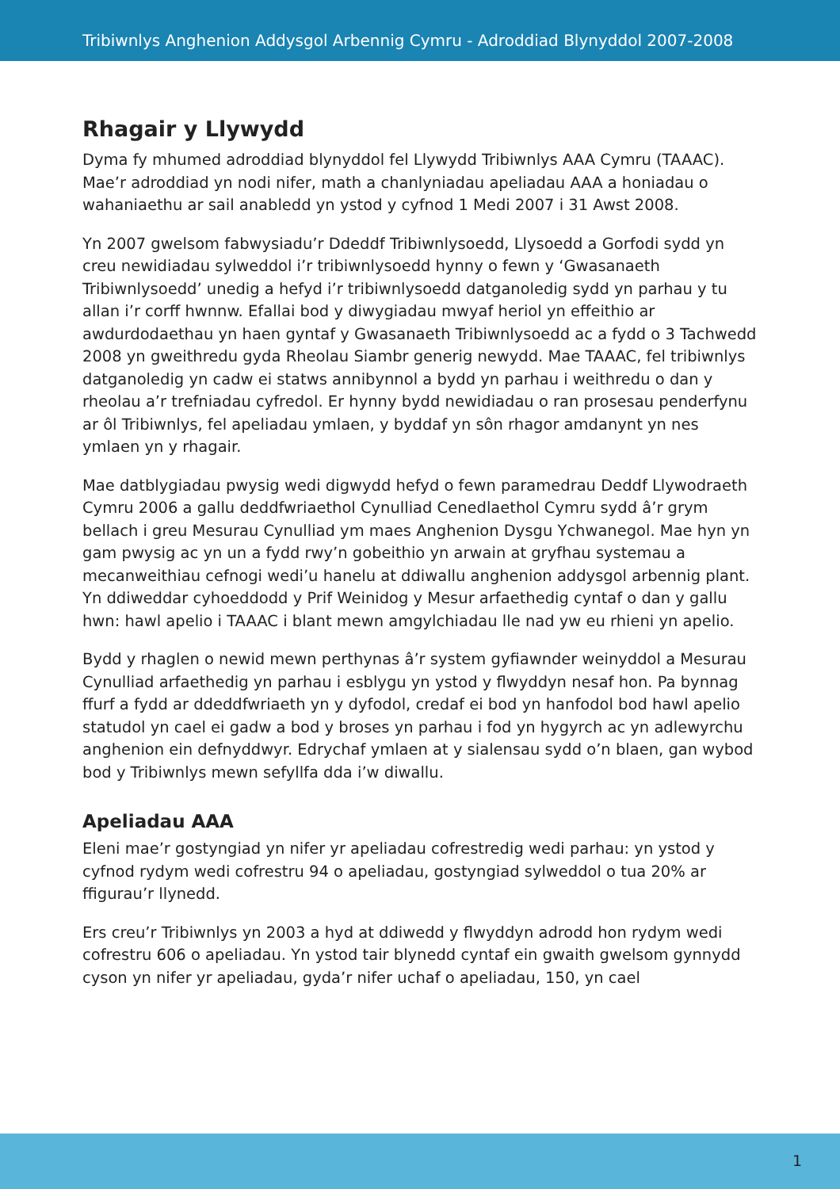Tribiwnlys Anghenion Addysgol Arbennig Cymru - Adroddiad Blynyddol 2007-2008
Rhagair y Llywydd
Dyma fy mhumed adroddiad blynyddol fel Llywydd Tribiwnlys AAA Cymru (TAAAC). Mae’r adroddiad yn nodi nifer, math a chanlyniadau apeliadau AAA a honiadau o wahaniaethu ar sail anabledd yn ystod y cyfnod 1 Medi 2007 i 31 Awst 2008.
Yn 2007 gwelsom fabwysiadu’r Ddeddf Tribiwnlysoedd, Llysoedd a Gorfodi sydd yn creu newidiadau sylweddol i’r tribiwnlysoedd hynny o fewn y ‘Gwasanaeth Tribiwnlysoedd’ unedig a hefyd i’r tribiwnlysoedd datganoledig sydd yn parhau y tu allan i’r corff hwnnw. Efallai bod y diwygiadau mwyaf heriol yn effeithio ar awdurdodaethau yn haen gyntaf y Gwasanaeth Tribiwnlysoedd ac a fydd o 3 Tachwedd 2008 yn gweithredu gyda Rheolau Siambr generig newydd. Mae TAAAC, fel tribiwnlys datganoledig yn cadw ei statws annibynnol a bydd yn parhau i weithredu o dan y rheolau a’r trefniadau cyfredol. Er hynny bydd newidiadau o ran prosesau penderfynu ar ôl Tribiwnlys, fel apeliadau ymlaen, y byddaf yn sôn rhagor amdanynt yn nes ymlaen yn y rhagair.
Mae datblygiadau pwysig wedi digwydd hefyd o fewn paramedrau Deddf Llywodraeth Cymru 2006 a gallu deddfwriaethol Cynulliad Cenedlaethol Cymru sydd â’r grym bellach i greu Mesurau Cynulliad ym maes Anghenion Dysgu Ychwanegol. Mae hyn yn gam pwysig ac yn un a fydd rwy’n gobeithio yn arwain at gryfhau systemau a mecanweithiau cefnogi wedi’u hanelu at ddiwallu anghenion addysgol arbennig plant. Yn ddiweddar cyhoeddodd y Prif Weinidog y Mesur arfaethedig cyntaf o dan y gallu hwn: hawl apelio i TAAAC i blant mewn amgylchiadau lle nad yw eu rhieni yn apelio.
Bydd y rhaglen o newid mewn perthynas â’r system gyfiawnder weinyddol a Mesurau Cynulliad arfaethedig yn parhau i esblygu yn ystod y flwyddyn nesaf hon. Pa bynnag ffurf a fydd ar ddeddfwriaeth yn y dyfodol, credaf ei bod yn hanfodol bod hawl apelio statudol yn cael ei gadw a bod y broses yn parhau i fod yn hygyrch ac yn adlewyrchu anghenion ein defnyddwyr. Edrychaf ymlaen at y sialensau sydd o’n blaen, gan wybod bod y Tribiwnlys mewn sefyllfa dda i’w diwallu.
Apeliadau AAA
Eleni mae’r gostyngiad yn nifer yr apeliadau cofrestredig wedi parhau: yn ystod y cyfnod rydym wedi cofrestru 94 o apeliadau, gostyngiad sylweddol o tua 20% ar ffigurau’r llynedd.
Ers creu’r Tribiwnlys yn 2003 a hyd at ddiwedd y flwyddyn adrodd hon rydym wedi cofrestru 606 o apeliadau. Yn ystod tair blynedd cyntaf ein gwaith gwelsom gynnydd cyson yn nifer yr apeliadau, gyda’r nifer uchaf o apeliadau, 150, yn cael
1